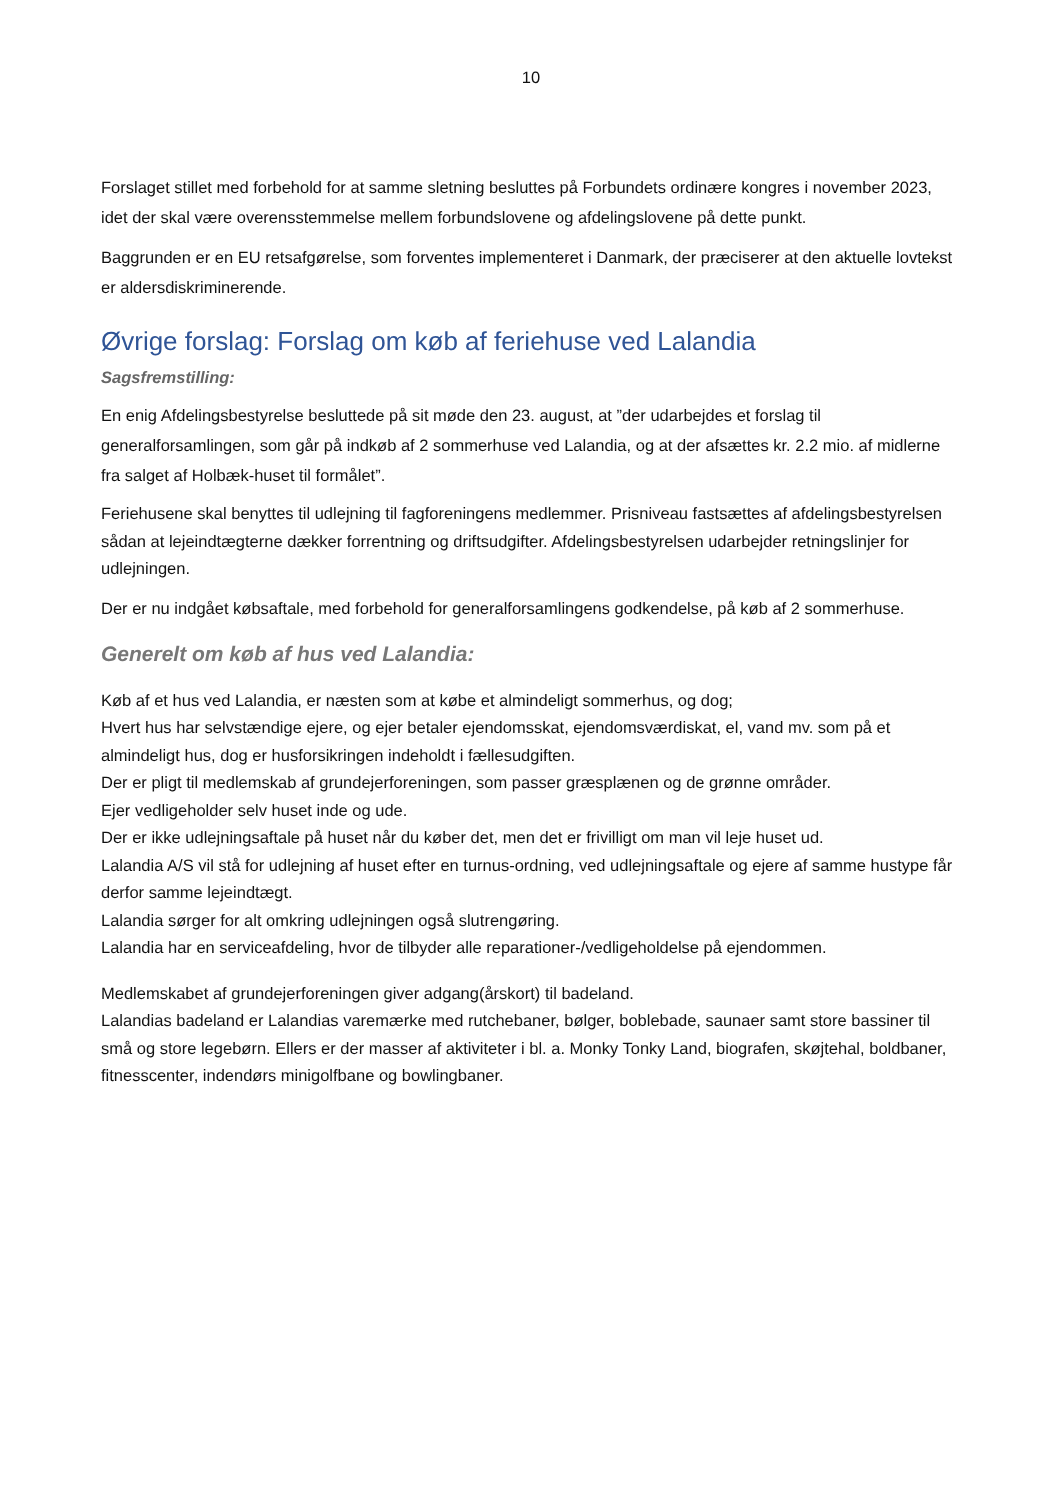10
Forslaget stillet med forbehold for at samme sletning besluttes på Forbundets ordinære kongres i november 2023, idet der skal være overensstemmelse mellem forbundslovene og afdelingslovene på dette punkt.
Baggrunden er en EU retsafgørelse, som forventes implementeret i Danmark, der præciserer at den aktuelle lovtekst er aldersdiskriminerende.
Øvrige forslag: Forslag om køb af feriehuse ved Lalandia
Sagsfremstilling:
En enig Afdelingsbestyrelse besluttede på sit møde den 23. august, at ”der udarbejdes et forslag til generalforsamlingen, som går på indkøb af 2 sommerhuse ved Lalandia, og at der afsættes kr. 2.2 mio. af midlerne fra salget af Holbæk-huset til formålet”.
Feriehusene skal benyttes til udlejning til fagforeningens medlemmer. Prisniveau fastsættes af afdelingsbestyrelsen sådan at lejeindtægterne dækker forrentning og driftsudgifter. Afdelingsbestyrelsen udarbejder retningslinjer for udlejningen.
Der er nu indgået købsaftale, med forbehold for generalforsamlingens godkendelse, på køb af 2 sommerhuse.
Generelt om køb af hus ved Lalandia:
Køb af et hus ved Lalandia, er næsten som at købe et almindeligt sommerhus, og dog;
Hvert hus har selvstændige ejere, og ejer betaler ejendomsskat, ejendomsværdiskat, el, vand mv. som på et almindeligt hus, dog er husforsikringen indeholdt i fællesudgiften.
Der er pligt til medlemskab af grundejerforeningen, som passer græsplænen og de grønne områder.
Ejer vedligeholder selv huset inde og ude.
Der er ikke udlejningsaftale på huset når du køber det, men det er frivilligt om man vil leje huset ud.
Lalandia A/S vil stå for udlejning af huset efter en turnus-ordning, ved udlejningsaftale og ejere af samme hustype får derfor samme lejeindtægt.
Lalandia sørger for alt omkring udlejningen også slutrengøring.
Lalandia har en serviceafdeling, hvor de tilbyder alle reparationer-/vedligeholdelse på ejendommen.
Medlemskabet af grundejerforeningen giver adgang(årskort) til badeland.
Lalandias badeland er Lalandias varemærke med rutchebaner, bølger, boblebade, saunaer samt store bassiner til små og store legebørn. Ellers er der masser af aktiviteter i bl. a. Monky Tonky Land, biografen, skøjtehal, boldbaner, fitnesscenter, indendørs minigolfbane og bowlingbaner.